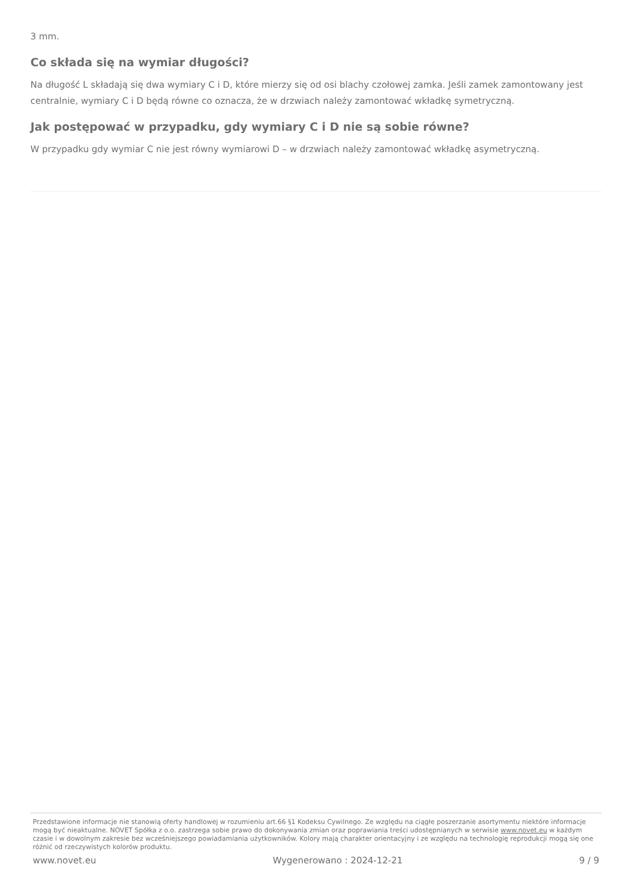3 mm.
Co składa się na wymiar długości?
Na długość L składają się dwa wymiary C i D, które mierzy się od osi blachy czołowej zamka. Jeśli zamek zamontowany jest centralnie, wymiary C i D będą równe co oznacza, że w drzwiach należy zamontować wkładkę symetryczną.
Jak postępować w przypadku, gdy wymiary C i D nie są sobie równe?
W przypadku gdy wymiar C nie jest równy wymiarowi D – w drzwiach należy zamontować wkładkę asymetryczną.
Przedstawione informacje nie stanowią oferty handlowej w rozumieniu art.66 §1 Kodeksu Cywilnego. Ze względu na ciągłe poszerzanie asortymentu niektóre informacje mogą być nieaktualne. NOVET Spółka z o.o. zastrzega sobie prawo do dokonywania zmian oraz poprawiania treści udostępnianych w serwisie www.novet.eu w każdym czasie i w dowolnym zakresie bez wcześniejszego powiadamiania użytkowników. Kolory mają charakter orientacyjny i ze względu na technologię reprodukcji mogą się one różnić od rzeczywistych kolorów produktu.
www.novet.eu Wygenerowano : 2024-12-21 9 / 9